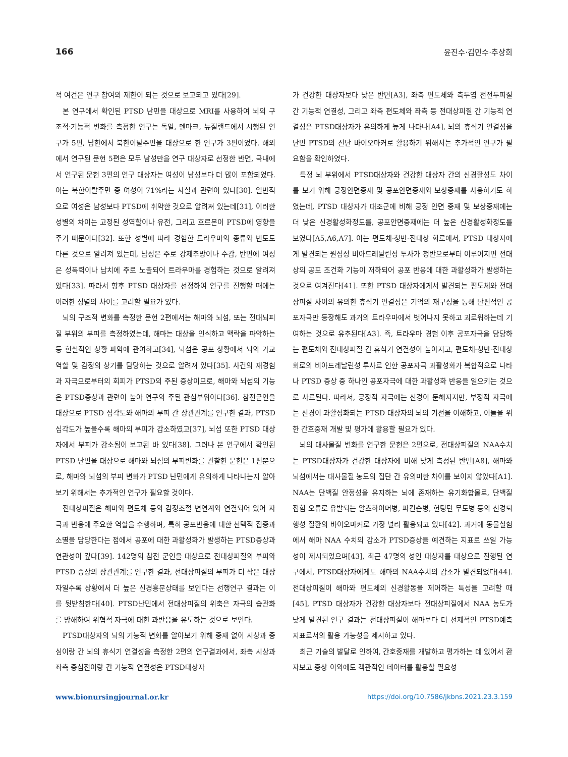166 윤진수·김민수·추상희
적 여건은 연구 참여의 제한이 되는 것으로 보고되고 있다[29].
본 연구에서 확인된 PTSD 난민을 대상으로 MRI를 사용하여 뇌의 구조적·기능적 변화를 측정한 연구는 독일, 덴마크, 뉴질랜드에서 시행된 연구가 5편, 남한에서 북한이탈주민을 대상으로 한 연구가 3편이었다. 해외에서 연구된 문헌 5편은 모두 남성만을 연구 대상자로 선정한 반면, 국내에서 연구된 문헌 3편의 연구 대상자는 여성이 남성보다 더 많이 포함되었다. 이는 북한이탈주민 중 여성이 71%라는 사실과 관련이 있다[30]. 일반적으로 여성은 남성보다 PTSD에 취약한 것으로 알려져 있는데[31], 이러한 성별의 차이는 고정된 성역할이나 유전, 그리고 호르몬이 PTSD에 영향을 주기 때문이다[32]. 또한 성별에 따라 경험한 트라우마의 종류와 빈도도 다른 것으로 알려져 있는데, 남성은 주로 강제추방이나 수감, 반면에 여성은 성폭력이나 납치에 주로 노출되어 트라우마를 경험하는 것으로 알려져 있다[33]. 따라서 향후 PTSD 대상자를 선정하여 연구를 진행할 때에는 이러한 성별의 차이를 고려할 필요가 있다.
뇌의 구조적 변화를 측정한 문헌 2편에서는 해마와 뇌섬, 또는 전대뇌피질 부위의 부피를 측정하였는데, 해마는 대상을 인식하고 맥락을 파악하는 등 현실적인 상황 파악에 관여하고[34], 뇌섬은 공포 상황에서 뇌의 가교 역할 및 감정의 상기를 담당하는 것으로 알려져 있다[35]. 사건의 재경험과 자극으로부터의 회피가 PTSD의 주된 증상이므로, 해마와 뇌섬의 기능은 PTSD증상과 관련이 높아 연구의 주된 관심부위이다[36]. 참전군인을 대상으로 PTSD 심각도와 해마의 부피 간 상관관계를 연구한 결과, PTSD 심각도가 높을수록 해마의 부피가 감소하였고[37], 뇌섬 또한 PTSD 대상자에서 부피가 감소됨이 보고된 바 있다[38]. 그러나 본 연구에서 확인된 PTSD 난민을 대상으로 해마와 뇌섬의 부피변화를 관찰한 문헌은 1편뿐으로, 해마와 뇌섬의 부피 변화가 PTSD 난민에게 유의하게 나타나는지 알아보기 위해서는 추가적인 연구가 필요할 것이다.
전대상피질은 해마와 편도체 등의 감정조절 변연계와 연결되어 있어 자극과 반응에 주요한 역할을 수행하며, 특히 공포반응에 대한 선택적 집중과 소멸을 담당한다는 점에서 공포에 대한 과활성화가 발생하는 PTSD증상과 연관성이 깊다[39]. 142명의 참전 군인을 대상으로 전대상피질의 부피와 PTSD 증상의 상관관계를 연구한 결과, 전대상피질의 부피가 더 작은 대상자일수록 상황에서 더 높은 신경흥분상태를 보인다는 선행연구 결과는 이를 뒷받침한다[40]. PTSD난민에서 전대상피질의 위축은 자극의 습관화를 방해하여 위협적 자극에 대한 과반응을 유도하는 것으로 보인다.
PTSD대상자의 뇌의 기능적 변화를 알아보기 위해 중재 없이 시상과 중심이랑 간 뇌의 휴식기 연결성을 측정한 2편의 연구결과에서, 좌측 시상과 좌측 중심전이랑 간 기능적 연결성은 PTSD대상자
가 건강한 대상자보다 낮은 반면[A3], 좌측 편도체와 측두엽 전전두피질 간 기능적 연결성, 그리고 좌측 편도체와 좌측 등 전대상피질 간 기능적 연결성은 PTSD대상자가 유의하게 높게 나타나[A4], 뇌의 휴식기 연결성을 난민 PTSD의 진단 바이오마커로 활용하기 위해서는 추가적인 연구가 필요함을 확인하였다.
특정 뇌 부위에서 PTSD대상자와 건강한 대상자 간의 신경활성도 차이를 보기 위해 긍정안면중재 및 공포안면중재와 보상중재를 사용하기도 하였는데, PTSD 대상자가 대조군에 비해 긍정 안면 중재 및 보상중재에는 더 낮은 신경활성화정도를, 공포안면중재에는 더 높은 신경활성화정도를 보였다[A5,A6,A7]. 이는 편도체-청반-전대상 회로에서, PTSD 대상자에게 발견되는 원심성 비아드레날린성 투사가 청반으로부터 이루어지면 전대상의 공포 조건화 기능이 저하되어 공포 반응에 대한 과활성화가 발생하는 것으로 여겨진다[41]. 또한 PTSD 대상자에게서 발견되는 편도체와 전대상피질 사이의 유의한 휴식기 연결성은 기억의 재구성을 통해 단편적인 공포자극만 등장해도 과거의 트라우마에서 벗어나지 못하고 괴로워하는데 기여하는 것으로 유추된다[A3]. 즉, 트라우마 경험 이후 공포자극을 담당하는 편도체와 전대상피질 간 휴식기 연결성이 높아지고, 편도체-청반-전대상 회로의 비아드레날린성 투사로 인한 공포자극 과활성화가 복합적으로 나타나 PTSD 증상 중 하나인 공포자극에 대한 과활성화 반응을 일으키는 것으로 사료된다. 따라서, 긍정적 자극에는 신경이 둔해지지만, 부정적 자극에는 신경이 과활성화되는 PTSD 대상자의 뇌의 기전을 이해하고, 이들을 위한 간호중재 개발 및 평가에 활용할 필요가 있다.
뇌의 대사물질 변화를 연구한 문헌은 2편으로, 전대상피질의 NAA수치는 PTSD대상자가 건강한 대상자에 비해 낮게 측정된 반면[A8], 해마와 뇌섬에서는 대사물질 농도의 집단 간 유의미한 차이를 보이지 않았다[A1]. NAA는 단백질 안정성을 유지하는 뇌에 존재하는 유기화합물로, 단백질 접힘 오류로 유발되는 알츠하이머병, 파킨슨병, 헌팅턴 무도병 등의 신경퇴행성 질환의 바이오마커로 가장 널리 활용되고 있다[42]. 과거에 동물실험에서 해마 NAA 수치의 감소가 PTSD증상을 예견하는 지표로 쓰일 가능성이 제시되었으며[43], 최근 47명의 성인 대상자를 대상으로 진행된 연구에서, PTSD대상자에게도 해마의 NAA수치의 감소가 발견되었다[44]. 전대상피질이 해마와 편도체의 신경활동을 제어하는 특성을 고려할 때[45], PTSD 대상자가 건강한 대상자보다 전대상피질에서 NAA 농도가 낮게 발견된 연구 결과는 전대상피질이 해마보다 더 선제적인 PTSD예측지표로서의 활용 가능성을 제시하고 있다.
최근 기술의 발달로 인하여, 간호중재를 개발하고 평가하는 데 있어서 환자보고 증상 이외에도 객관적인 데이터를 활용할 필요성
www.bionursingjournal.or.kr https://doi.org/10.7586/jkbns.2021.23.3.159